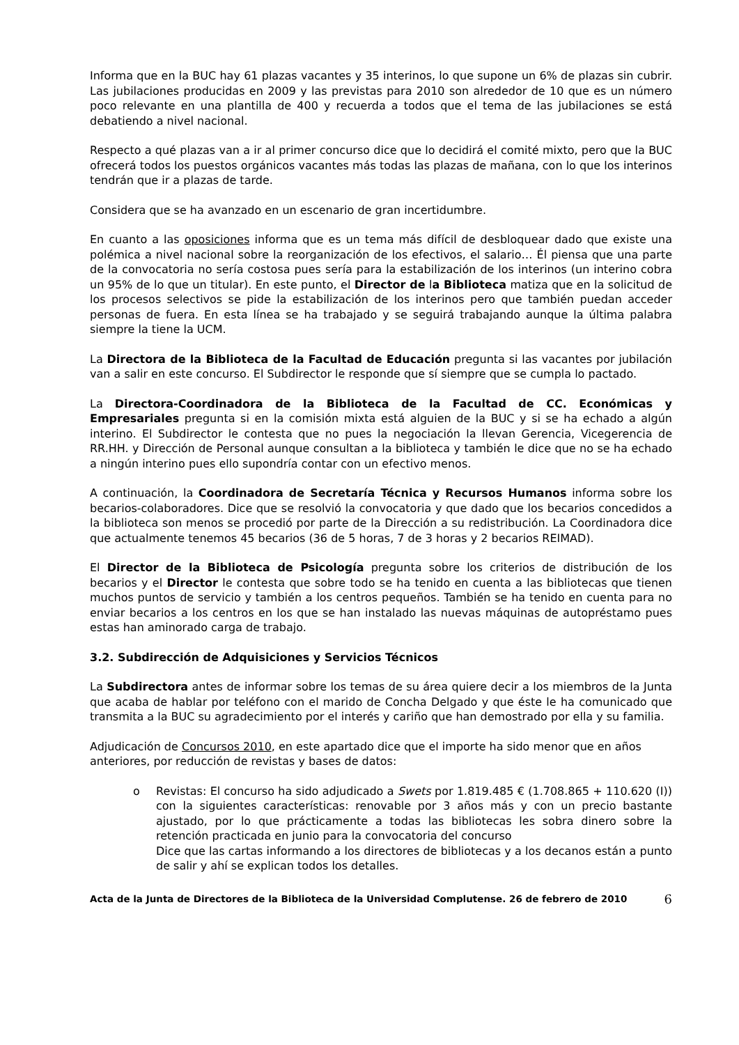Informa que en la BUC hay 61 plazas vacantes y 35 interinos, lo que supone un 6% de plazas sin cubrir. Las jubilaciones producidas en 2009 y las previstas para 2010 son alrededor de 10 que es un número poco relevante en una plantilla de 400 y recuerda a todos que el tema de las jubilaciones se está debatiendo a nivel nacional.
Respecto a qué plazas van a ir al primer concurso dice que lo decidirá el comité mixto, pero que la BUC ofrecerá todos los puestos orgánicos vacantes más todas las plazas de mañana, con lo que los interinos tendrán que ir a plazas de tarde.
Considera que se ha avanzado en un escenario de gran incertidumbre.
En cuanto a las oposiciones informa que es un tema más difícil de desbloquear dado que existe una polémica a nivel nacional sobre la reorganización de los efectivos, el salario… Él piensa que una parte de la convocatoria no sería costosa pues sería para la estabilización de los interinos (un interino cobra un 95% de lo que un titular). En este punto, el Director de la Biblioteca matiza que en la solicitud de los procesos selectivos se pide la estabilización de los interinos pero que también puedan acceder personas de fuera. En esta línea se ha trabajado y se seguirá trabajando aunque la última palabra siempre la tiene la UCM.
La Directora de la Biblioteca de la Facultad de Educación pregunta si las vacantes por jubilación van a salir en este concurso. El Subdirector le responde que sí siempre que se cumpla lo pactado.
La Directora-Coordinadora de la Biblioteca de la Facultad de CC. Económicas y Empresariales pregunta si en la comisión mixta está alguien de la BUC y si se ha echado a algún interino. El Subdirector le contesta que no pues la negociación la llevan Gerencia, Vicegerencia de RR.HH. y Dirección de Personal aunque consultan a la biblioteca y también le dice que no se ha echado a ningún interino pues ello supondría contar con un efectivo menos.
A continuación, la Coordinadora de Secretaría Técnica y Recursos Humanos informa sobre los becarios-colaboradores. Dice que se resolvió la convocatoria y que dado que los becarios concedidos a la biblioteca son menos se procedió por parte de la Dirección a su redistribución. La Coordinadora dice que actualmente tenemos 45 becarios (36 de 5 horas, 7 de 3 horas y 2 becarios REIMAD).
El Director de la Biblioteca de Psicología pregunta sobre los criterios de distribución de los becarios y el Director le contesta que sobre todo se ha tenido en cuenta a las bibliotecas que tienen muchos puntos de servicio y también a los centros pequeños. También se ha tenido en cuenta para no enviar becarios a los centros en los que se han instalado las nuevas máquinas de autopréstamo pues estas han aminorado carga de trabajo.
3.2. Subdirección de Adquisiciones y Servicios Técnicos
La Subdirectora antes de informar sobre los temas de su área quiere decir a los miembros de la Junta que acaba de hablar por teléfono con el marido de Concha Delgado y que éste le ha comunicado que transmita a la BUC su agradecimiento por el interés y cariño que han demostrado por ella y su familia.
Adjudicación de Concursos 2010, en este apartado dice que el importe ha sido menor que en años anteriores, por reducción de revistas y bases de datos:
o Revistas: El concurso ha sido adjudicado a Swets por 1.819.485 € (1.708.865 + 110.620 (I)) con la siguientes características: renovable por 3 años más y con un precio bastante ajustado, por lo que prácticamente a todas las bibliotecas les sobra dinero sobre la retención practicada en junio para la convocatoria del concurso
Dice que las cartas informando a los directores de bibliotecas y a los decanos están a punto de salir y ahí se explican todos los detalles.
Acta de la Junta de Directores de la Biblioteca de la Universidad Complutense. 26 de febrero de 2010
6